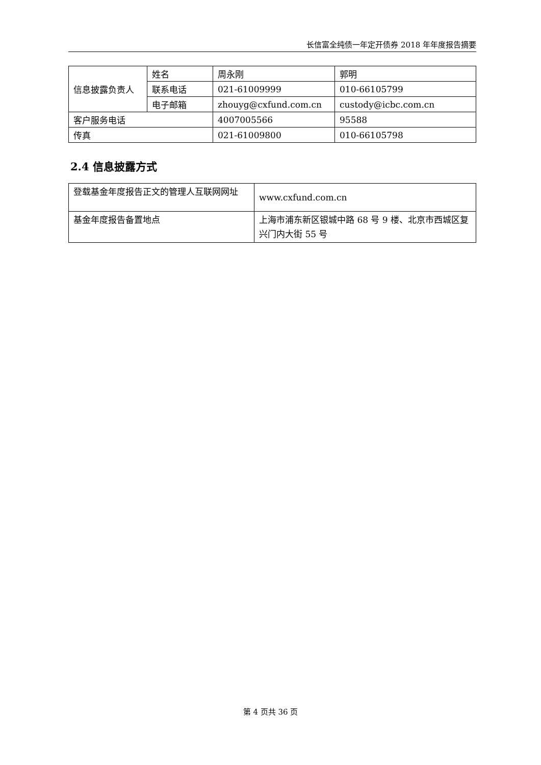长信富全纯债一年定开债券 2018 年年度报告摘要
| 信息披露负责人 | 姓名 | 周永刚 | 郭明 |
| | 联系电话 | 021-61009999 | 010-66105799 |
| | 电子邮箱 | zhouyg@cxfund.com.cn | custody@icbc.com.cn |
| 客户服务电话 | | 4007005566 | 95588 |
| 传真 | | 021-61009800 | 010-66105798 |
2.4 信息披露方式
| 登载基金年度报告正文的管理人互联网网址 | www.cxfund.com.cn |
| 基金年度报告备置地点 | 上海市浦东新区银城中路 68 号 9 楼、北京市西城区复兴门内大街 55 号 |
第 4 页共 36 页